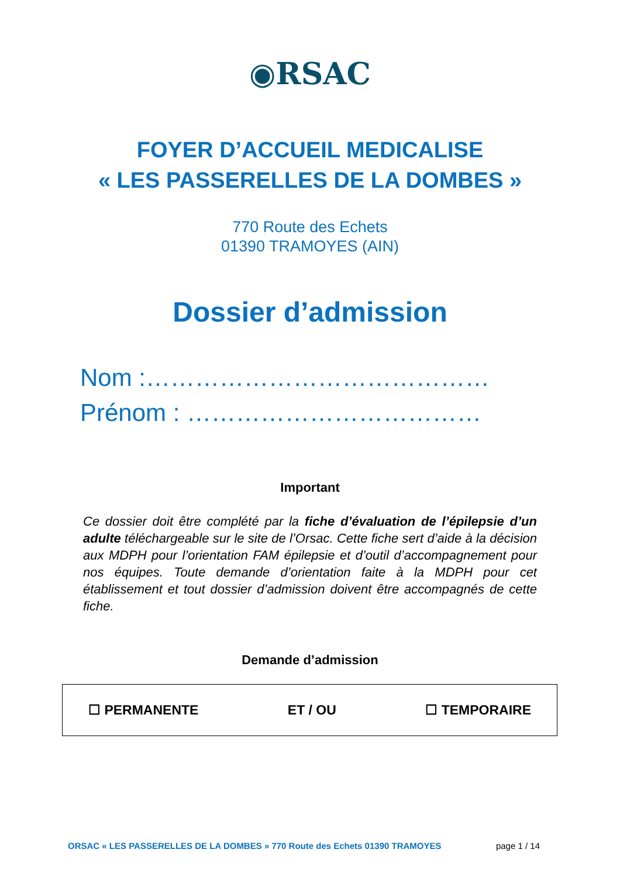◉RSAC
FOYER D’ACCUEIL MEDICALISE
« LES PASSERELLES DE LA DOMBES »
770 Route des Echets
01390 TRAMOYES (AIN)
Dossier d’admission
Nom :……………………………………
Prénom : ………………………………
Important
Ce dossier doit être complété par la fiche d’évaluation de l’épilepsie d’un adulte téléchargeable sur le site de l’Orsac. Cette fiche sert d’aide à la décision aux MDPH pour l’orientation FAM épilepsie et d’outil d’accompagnement pour nos équipes. Toute demande d’orientation faite à la MDPH pour cet établissement et tout dossier d’admission doivent être accompagnés de cette fiche.
Demande d’admission
☐ PERMANENTE ET / OU ☐ TEMPORAIRE
ORSAC « LES PASSERELLES DE LA DOMBES » 770 Route des Echets 01390 TRAMOYES page 1 / 14